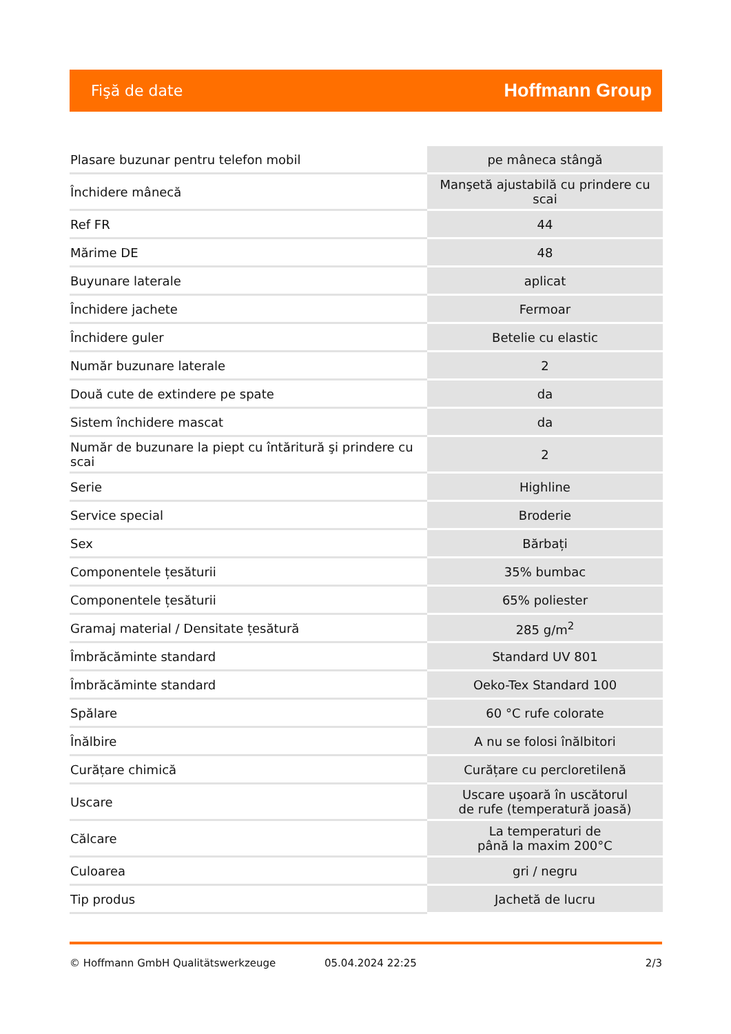Fişă de date Hoffmann Group
| Plasare buzunar pentru telefon mobil | pe mâneca stângă |
| Închidere mânecă | Manşetă ajustabilă cu prindere cu scai |
| Ref FR | 44 |
| Mărime DE | 48 |
| Buyunare laterale | aplicat |
| Închidere jachete | Fermoar |
| Închidere guler | Betelie cu elastic |
| Număr buzunare laterale | 2 |
| Două cute de extindere pe spate | da |
| Sistem închidere mascat | da |
| Număr de buzunare la piept cu întăritură şi prindere cu scai | 2 |
| Serie | Highline |
| Service special | Broderie |
| Sex | Bărbați |
| Componentele țesăturii | 35% bumbac |
| Componentele țesăturii | 65% poliester |
| Gramaj material / Densitate țesătură | 285 g/m<sup>2</sup> |
| Îmbrăcăminte standard | Standard UV 801 |
| Îmbrăcăminte standard | Oeko-Tex Standard 100 |
| Spălare | 60 °C rufe colorate |
| Înălbire | A nu se folosi înălbitori |
| Curățare chimică | Curățare cu percloretilenă |
| Uscare | Uscare uşoară în uscătorul de rufe (temperatură joasă) |
| Călcare | La temperaturi de până la maxim 200°C |
| Culoarea | gri / negru |
| Tip produs | Jachetă de lucru |
© Hoffmann GmbH Qualitätswerkzeuge 05.04.2024 22:25 2/3